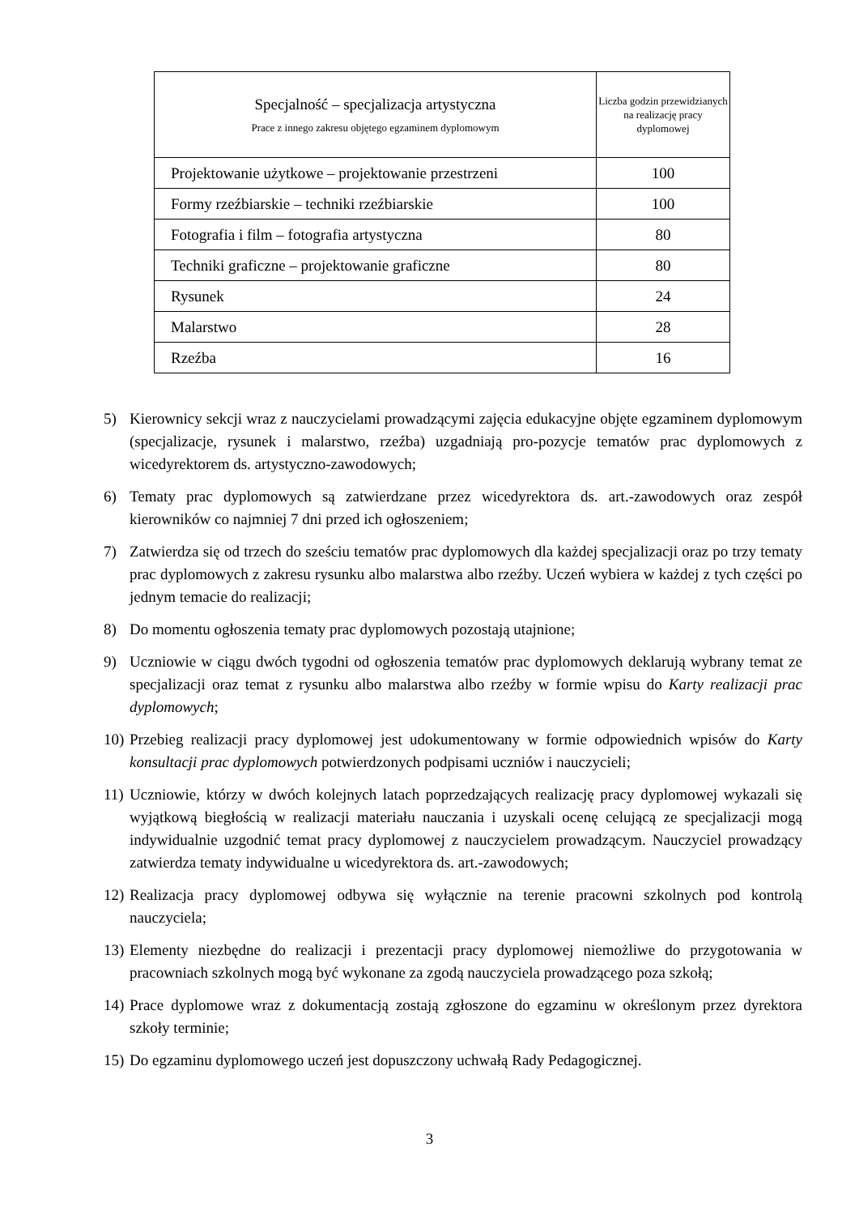| Specjalność – specjalizacja artystyczna Prace z innego zakresu objętego egzaminem dyplomowym | Liczba godzin przewidzianych na realizację pracy dyplomowej |
| --- | --- |
| Projektowanie użytkowe – projektowanie przestrzeni | 100 |
| Formy rzeźbiarskie – techniki rzeźbiarskie | 100 |
| Fotografia i film – fotografia artystyczna | 80 |
| Techniki graficzne – projektowanie graficzne | 80 |
| Rysunek | 24 |
| Malarstwo | 28 |
| Rzeźba | 16 |
5) Kierownicy sekcji wraz z nauczycielami prowadzącymi zajęcia edukacyjne objęte egzaminem dyplomowym (specjalizacje, rysunek i malarstwo, rzeźba) uzgadniają pro-pozycje tematów prac dyplomowych z wicedyrektorem ds. artystyczno-zawodowych;
6) Tematy prac dyplomowych są zatwierdzane przez wicedyrektora ds. art.-zawodowych oraz zespół kierowników co najmniej 7 dni przed ich ogłoszeniem;
7) Zatwierdza się od trzech do sześciu tematów prac dyplomowych dla każdej specjalizacji oraz po trzy tematy prac dyplomowych z zakresu rysunku albo malarstwa albo rzeźby. Uczeń wybiera w każdej z tych części po jednym temacie do realizacji;
8) Do momentu ogłoszenia tematy prac dyplomowych pozostają utajnione;
9) Uczniowie w ciągu dwóch tygodni od ogłoszenia tematów prac dyplomowych deklarują wybrany temat ze specjalizacji oraz temat z rysunku albo malarstwa albo rzeźby w formie wpisu do Karty realizacji prac dyplomowych;
10) Przebieg realizacji pracy dyplomowej jest udokumentowany w formie odpowiednich wpisów do Karty konsultacji prac dyplomowych potwierdzonych podpisami uczniów i nauczycieli;
11) Uczniowie, którzy w dwóch kolejnych latach poprzedzających realizację pracy dyplomowej wykazali się wyjątkową biegłością w realizacji materiału nauczania i uzyskali ocenę celującą ze specjalizacji mogą indywidualnie uzgodnić temat pracy dyplomowej z nauczycielem prowadzącym. Nauczyciel prowadzący zatwierdza tematy indywidualne u wicedyrektora ds. art.-zawodowych;
12) Realizacja pracy dyplomowej odbywa się wyłącznie na terenie pracowni szkolnych pod kontrolą nauczyciela;
13) Elementy niezbędne do realizacji i prezentacji pracy dyplomowej niemożliwe do przygotowania w pracowniach szkolnych mogą być wykonane za zgodą nauczyciela prowadzącego poza szkołą;
14) Prace dyplomowe wraz z dokumentacją zostają zgłoszone do egzaminu w określonym przez dyrektora szkoły terminie;
15) Do egzaminu dyplomowego uczeń jest dopuszczony uchwałą Rady Pedagogicznej.
3